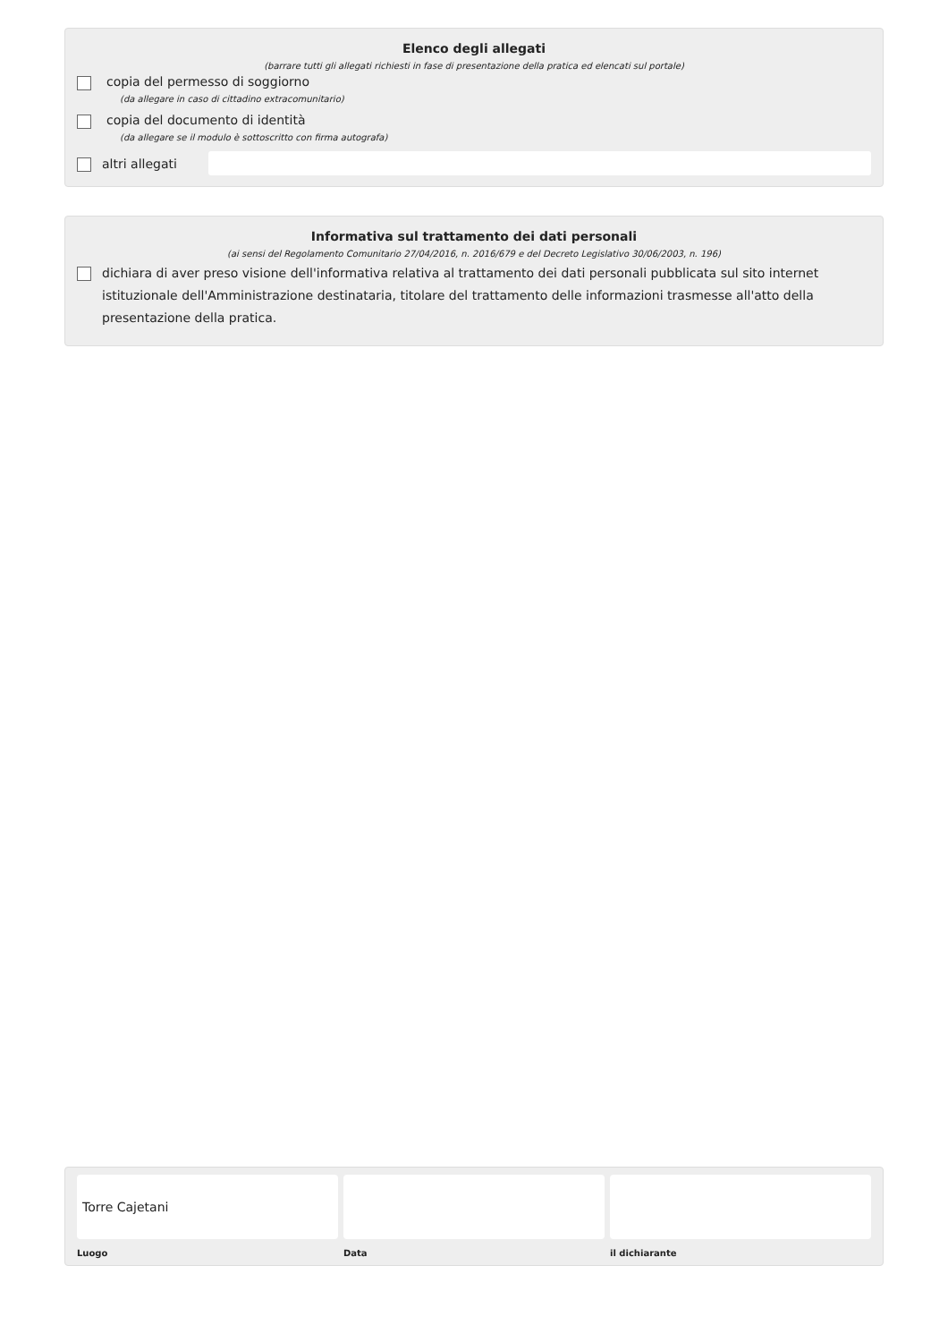Elenco degli allegati
(barrare tutti gli allegati richiesti in fase di presentazione della pratica ed elencati sul portale)
copia del permesso di soggiorno
(da allegare in caso di cittadino extracomunitario)
copia del documento di identità
(da allegare se il modulo è sottoscritto con firma autografa)
altri allegati
Informativa sul trattamento dei dati personali
(ai sensi del Regolamento Comunitario 27/04/2016, n. 2016/679 e del Decreto Legislativo 30/06/2003, n. 196)
dichiara di aver preso visione dell'informativa relativa al trattamento dei dati personali pubblicata sul sito internet istituzionale dell'Amministrazione destinataria, titolare del trattamento delle informazioni trasmesse all'atto della presentazione della pratica.
Torre Cajetani
Luogo
Data il dichiarante